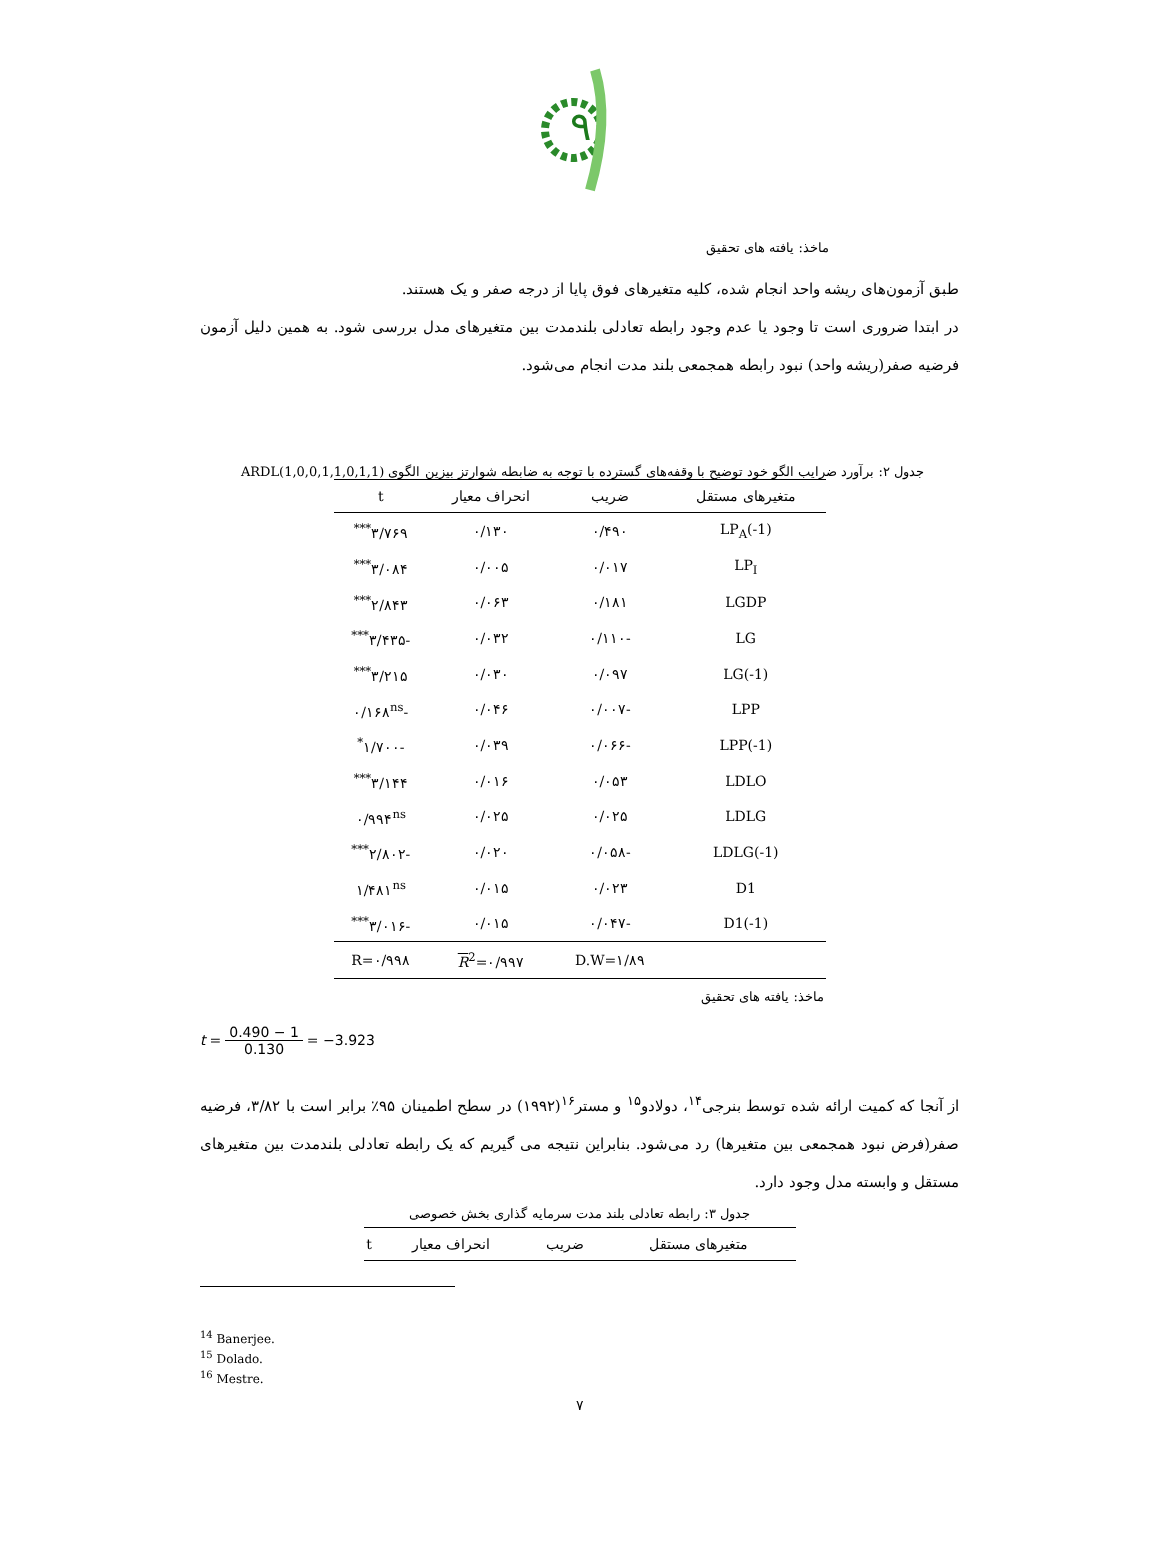۹
ماخذ: یافته های تحقیق
طبق آزمون‌های ریشه واحد انجام شده، کلیه متغیرهای فوق پایا از درجه صفر و یک هستند.
در ابتدا ضروری است تا وجود یا عدم وجود رابطه تعادلی بلندمدت بین متغیرهای مدل بررسی شود. به همین دلیل آزمون فرضیه صفر(ریشه واحد) نبود رابطه همجمعی بلند مدت انجام می‌شود.
جدول ۲: برآورد ضرایب الگو خود توضیح با وقفه‌های گسترده با توجه به ضابطه شوارتز بیزین الگوی ARDL(1,0,0,1,1,0,1,1)
| متغیرهای مستقل | ضریب | انحراف معیار | t |
| --- | --- | --- | --- |
| LP<sub>A</sub>(-1) | ۰/۴۹۰ | ۰/۱۳۰ | ۳/۷۶۹<sup>***</sup> |
| LP<sub>I</sub> | ۰/۰۱۷ | ۰/۰۰۵ | ۳/۰۸۴<sup>***</sup> |
| LGDP | ۰/۱۸۱ | ۰/۰۶۳ | ۲/۸۴۳<sup>***</sup> |
| LG | -۰/۱۱۰ | ۰/۰۳۲ | -۳/۴۳۵<sup>***</sup> |
| LG(-1) | ۰/۰۹۷ | ۰/۰۳۰ | ۳/۲۱۵<sup>***</sup> |
| LPP | -۰/۰۰۷ | ۰/۰۴۶ | -۰/۱۶۸<sup>ns</sup> |
| LPP(-1) | -۰/۰۶۶ | ۰/۰۳۹ | -۱/۷۰۰<sup>*</sup> |
| LDLO | ۰/۰۵۳ | ۰/۰۱۶ | ۳/۱۴۴<sup>***</sup> |
| LDLG | ۰/۰۲۵ | ۰/۰۲۵ | ۰/۹۹۴<sup>ns</sup> |
| LDLG(-1) | -۰/۰۵۸ | ۰/۰۲۰ | -۲/۸۰۲<sup>***</sup> |
| D1 | ۰/۰۲۳ | ۰/۰۱۵ | ۱/۴۸۱<sup>ns</sup> |
| D1(-1) | -۰/۰۴۷ | ۰/۰۱۵ | -۳/۰۱۶<sup>***</sup> |
| | D.W=۱/۸۹ | R<sup>2</sup>=۰/۹۹۷ | R=۰/۹۹۸ |
ماخذ: یافته های تحقیق
t = 0.490 − 1 0.130 = −3.923
از آنجا که کمیت ارائه شده توسط بنرجی<sup>۱۴</sup>، دولادو<sup>۱۵</sup> و مستر<sup>۱۶</sup>(۱۹۹۲) در سطح اطمینان ۹۵٪ برابر است با ۳/۸۲، فرضیه صفر(فرض نبود همجمعی بین متغیرها) رد می‌شود. بنابراین نتیجه می گیریم که یک رابطه تعادلی بلندمدت بین متغیرهای مستقل و وابسته مدل وجود دارد.
جدول ۳: رابطه تعادلی بلند مدت سرمایه گذاری بخش خصوصی
| متغیرهای مستقل | ضریب | انحراف معیار | t |
| --- | --- | --- | --- |
<sup>14</sup> Banerjee.
<sup>15</sup> Dolado.
<sup>16</sup> Mestre.
۷